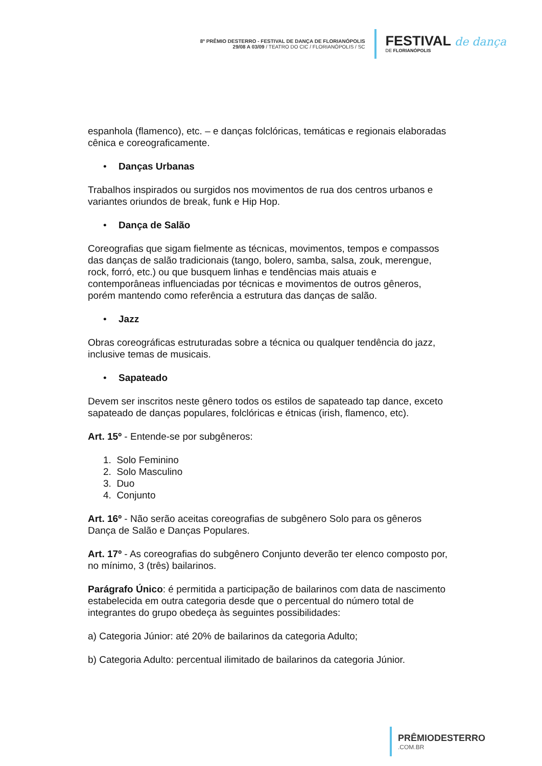8º PRÊMIO DESTERRO - FESTIVAL DE DANÇA DE FLORIANÓPOLIS
29/08 A 03/09 / TEATRO DO CIC / FLORIANÓPOLIS / SC
FESTIVAL de dança
DE FLORIANÓPOLIS
espanhola (flamenco), etc. – e danças folclóricas, temáticas e regionais elaboradas cênica e coreograficamente.
• Danças Urbanas
Trabalhos inspirados ou surgidos nos movimentos de rua dos centros urbanos e variantes oriundos de break, funk e Hip Hop.
• Dança de Salão
Coreografias que sigam fielmente as técnicas, movimentos, tempos e compassos das danças de salão tradicionais (tango, bolero, samba, salsa, zouk, merengue, rock, forró, etc.) ou que busquem linhas e tendências mais atuais e contemporâneas influenciadas por técnicas e movimentos de outros gêneros, porém mantendo como referência a estrutura das danças de salão.
• Jazz
Obras coreográficas estruturadas sobre a técnica ou qualquer tendência do jazz, inclusive temas de musicais.
• Sapateado
Devem ser inscritos neste gênero todos os estilos de sapateado tap dance, exceto sapateado de danças populares, folclóricas e étnicas (irish, flamenco, etc).
Art. 15º - Entende-se por subgêneros:
1. Solo Feminino
2. Solo Masculino
3. Duo
4. Conjunto
Art. 16º - Não serão aceitas coreografias de subgênero Solo para os gêneros Dança de Salão e Danças Populares.
Art. 17º - As coreografias do subgênero Conjunto deverão ter elenco composto por, no mínimo, 3 (três) bailarinos.
Parágrafo Único: é permitida a participação de bailarinos com data de nascimento estabelecida em outra categoria desde que o percentual do número total de integrantes do grupo obedeça às seguintes possibilidades:
a) Categoria Júnior: até 20% de bailarinos da categoria Adulto;
b) Categoria Adulto: percentual ilimitado de bailarinos da categoria Júnior.
PRÊMIODESTERRO.COM.BR